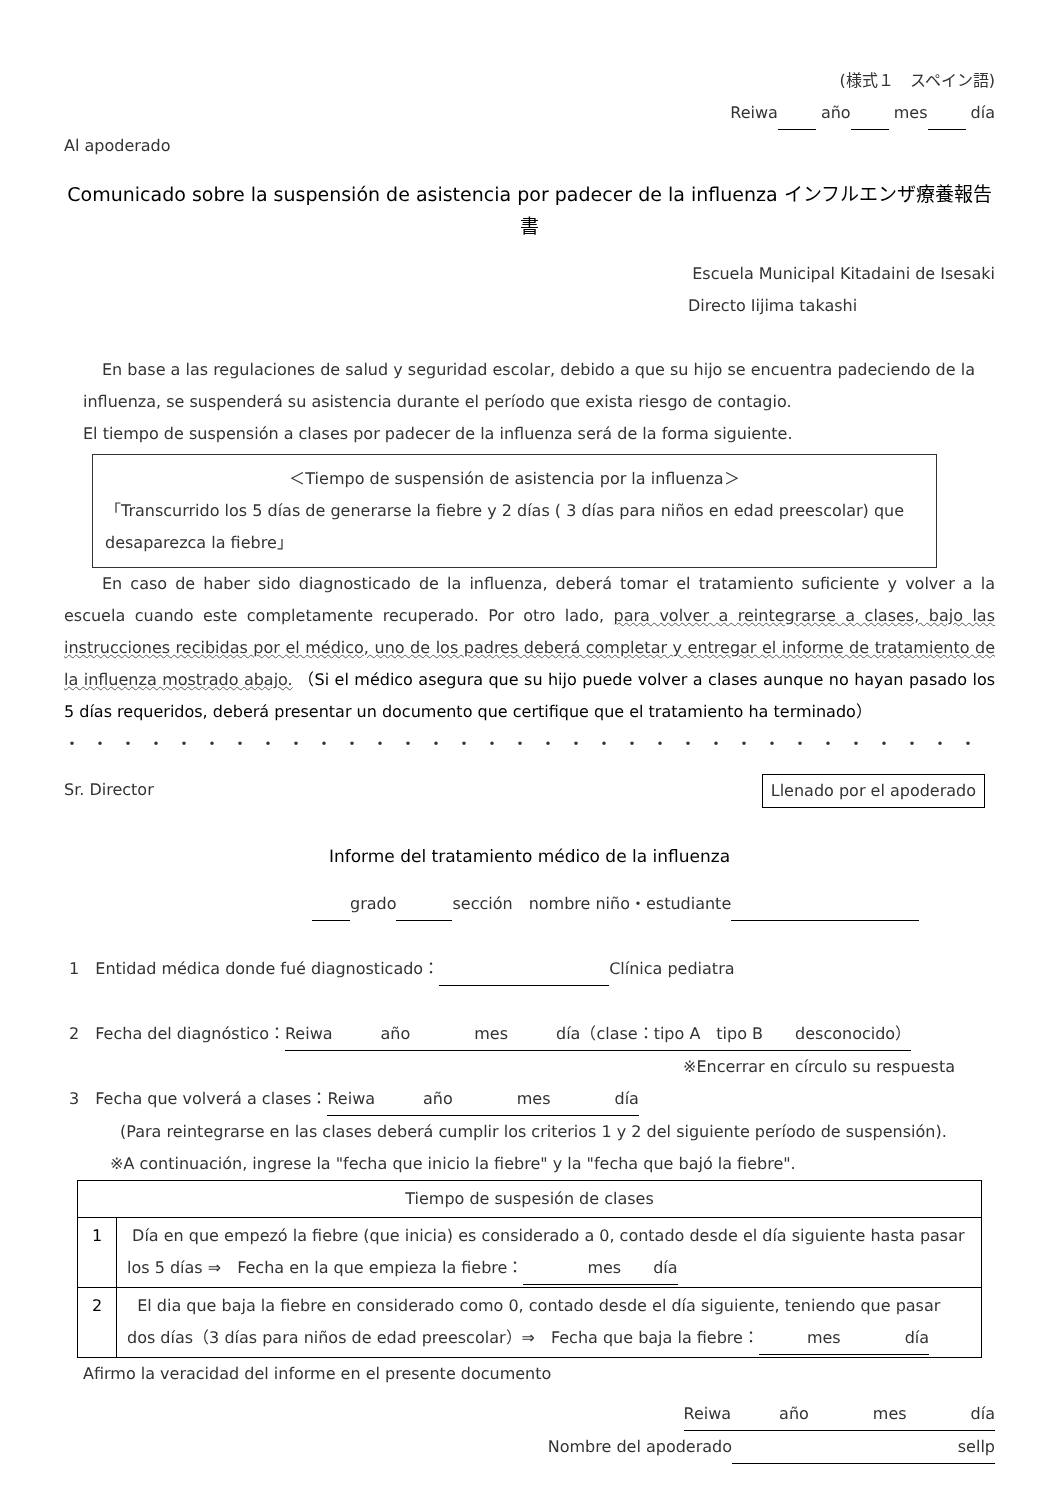(様式１　スペイン語)
Reiwa año mes día
Al apoderado
Comunicado sobre la suspensión de asistencia por padecer de la influenza インフルエンザ療養報告書
Escuela Municipal Kitadaini de Isesaki
Directo Iijima takashi
En base a las regulaciones de salud y seguridad escolar, debido a que su hijo se encuentra padeciendo de la
influenza, se suspenderá su asistencia durante el período que exista riesgo de contagio.
El tiempo de suspensión a clases por padecer de la influenza será de la forma siguiente.
＜Tiempo de suspensión de asistencia por la influenza＞
「Transcurrido los 5 días de generarse la fiebre y 2 días ( 3 días para niños en edad preescolar) que desaparezca la fiebre」
En caso de haber sido diagnosticado de la influenza, deberá tomar el tratamiento suficiente y volver a la escuela cuando este completamente recuperado. Por otro lado, para volver a reintegrarse a clases, bajo las instrucciones recibidas por el médico, uno de los padres deberá completar y entregar el informe de tratamiento de la influenza mostrado abajo. （Si el médico asegura que su hijo puede volver a clases aunque no hayan pasado los 5 días requeridos, deberá presentar un documento que certifique que el tratamiento ha terminado）
・・・・・・・・・・・・・・・・・・・・・・・・・・・・・・・・・・・・・・・・・・・
Sr. Director Llenado por el apoderado
Informe del tratamiento médico de la influenza
grado sección　nombre niño・estudiante
1　Entidad médica donde fué diagnosticado： Clínica pediatra
2　Fecha del diagnóstico：Reiwa　　　año　　　　mes　　　día（clase：tipo A　tipo B　　desconocido）
※Encerrar en círculo su respuesta
3　Fecha que volverá a clases：Reiwa　　　año　　　　mes　　　　día
(Para reintegrarse en las clases deberá cumplir los criterios 1 y 2 del siguiente período de suspensión).
※A continuación, ingrese la "fecha que inicio la fiebre" y la "fecha que bajó la fiebre".
| Tiempo de suspesión de clases | |
| 1 | Día en que empezó la fiebre (que inicia) es considerado a 0, contado desde el día siguiente hasta pasar los 5 días ⇒ Fecha en la que empieza la fiebre： mes día |
| 2 | El dia que baja la fiebre en considerado como 0, contado desde el día siguiente, teniendo que pasar dos días（3 días para niños de edad preescolar）⇒ Fecha que baja la fiebre： mes día |
Afirmo la veracidad del informe en el presente documento
Reiwa　　　año　　　　mes　　　　día
Nombre del apoderado sellp